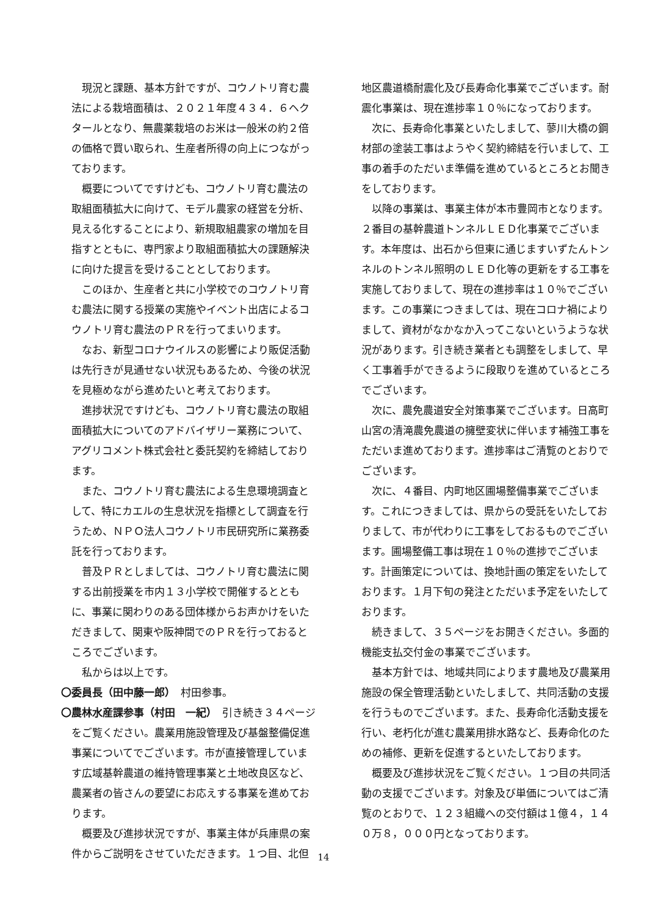現況と課題、基本方針ですが、コウノトリ育む農法による栽培面積は、２０２１年度４３４．６ヘクタールとなり、無農薬栽培のお米は一般米の約２倍の価格で買い取られ、生産者所得の向上につながっております。
概要についてですけども、コウノトリ育む農法の取組面積拡大に向けて、モデル農家の経営を分析、見える化することにより、新規取組農家の増加を目指すとともに、専門家より取組面積拡大の課題解決に向けた提言を受けることとしております。
このほか、生産者と共に小学校でのコウノトリ育む農法に関する授業の実施やイベント出店によるコウノトリ育む農法のＰＲを行ってまいります。
なお、新型コロナウイルスの影響により販促活動は先行きが見通せない状況もあるため、今後の状況を見極めながら進めたいと考えております。
進捗状況ですけども、コウノトリ育む農法の取組面積拡大についてのアドバイザリー業務について、アグリコメント株式会社と委託契約を締結しております。
また、コウノトリ育む農法による生息環境調査として、特にカエルの生息状況を指標として調査を行うため、ＮＰＯ法人コウノトリ市民研究所に業務委託を行っております。
普及ＰＲとしましては、コウノトリ育む農法に関する出前授業を市内１３小学校で開催するとともに、事業に関わりのある団体様からお声かけをいただきまして、関東や阪神間でのＰＲを行っておるところでございます。
私からは以上です。
〇委員長（田中藤一郎）　村田参事。
〇農林水産課参事（村田　一紀）　引き続き３４ページをご覧ください。農業用施設管理及び基盤整備促進事業についてでございます。市が直接管理しています広域基幹農道の維持管理事業と土地改良区など、農業者の皆さんの要望にお応えする事業を進めております。
概要及び進捗状況ですが、事業主体が兵庫県の案件からご説明をさせていただきます。１つ目、北但
地区農道橋耐震化及び長寿命化事業でございます。耐震化事業は、現在進捗率１０％になっております。
次に、長寿命化事業といたしまして、蓼川大橋の鋼材部の塗装工事はようやく契約締結を行いまして、工事の着手のただいま準備を進めているところとお聞きをしております。
以降の事業は、事業主体が本市豊岡市となります。２番目の基幹農道トンネルＬＥＤ化事業でございます。本年度は、出石から但東に通じますいずたんトンネルのトンネル照明のＬＥＤ化等の更新をする工事を実施しておりまして、現在の進捗率は１０％でございます。この事業につきましては、現在コロナ禍によりまして、資材がなかなか入ってこないというような状況があります。引き続き業者とも調整をしまして、早く工事着手ができるように段取りを進めているところでございます。
次に、農免農道安全対策事業でございます。日高町山宮の清滝農免農道の擁壁変状に伴います補強工事をただいま進めております。進捗率はご清覧のとおりでございます。
次に、４番目、内町地区圃場整備事業でございます。これにつきましては、県からの受託をいたしておりまして、市が代わりに工事をしておるものでございます。圃場整備工事は現在１０％の進捗でございます。計画策定については、換地計画の策定をいたしております。１月下旬の発注とただいま予定をいたしております。
続きまして、３５ページをお開きください。多面的機能支払交付金の事業でございます。
基本方針では、地域共同によります農地及び農業用施設の保全管理活動といたしまして、共同活動の支援を行うものでございます。また、長寿命化活動支援を行い、老朽化が進む農業用排水路など、長寿命化のための補修、更新を促進するといたしております。
概要及び進捗状況をご覧ください。１つ目の共同活動の支援でございます。対象及び単価についてはご清覧のとおりで、１２３組織への交付額は１億４，１４０万８，０００円となっております。
14